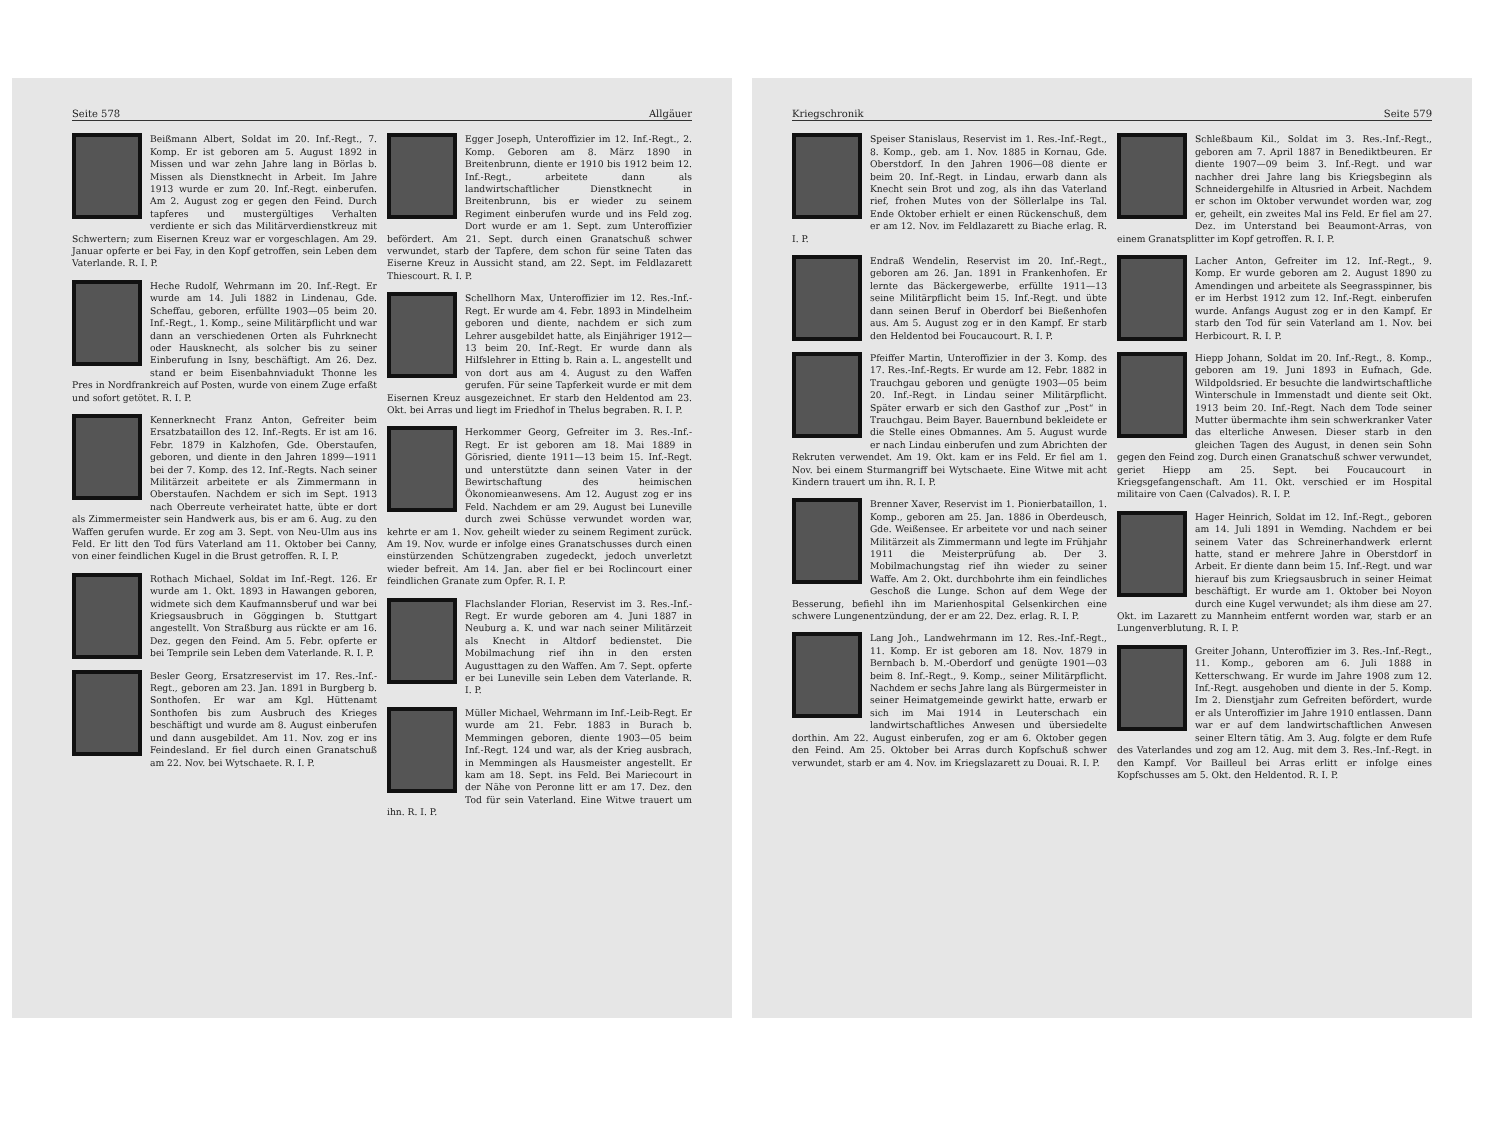Seite 578 Allgäuer
Beißmann Albert, Soldat im 20. Inf.-Regt., 7. Komp. Er ist geboren am 5. August 1892 in Missen und war zehn Jahre lang in Börlas b. Missen als Dienstknecht in Arbeit. Im Jahre 1913 wurde er zum 20. Inf.-Regt. einberufen. Am 2. August zog er gegen den Feind. Durch tapferes und mustergültiges Verhalten verdiente er sich das Militärverdienstkreuz mit Schwertern; zum Eisernen Kreuz war er vorgeschlagen. Am 29. Januar opferte er bei Fay, in den Kopf getroffen, sein Leben dem Vaterlande. R. I. P.
Heche Rudolf, Wehrmann im 20. Inf.-Regt. Er wurde am 14. Juli 1882 in Lindenau, Gde. Scheffau, geboren, erfüllte 1903—05 beim 20. Inf.-Regt., 1. Komp., seine Militärpflicht und war dann an verschiedenen Orten als Fuhrknecht oder Hausknecht, als solcher bis zu seiner Einberufung in Isny, beschäftigt. Am 26. Dez. stand er beim Eisenbahnviadukt Thonne les Pres in Nordfrankreich auf Posten, wurde von einem Zuge erfaßt und sofort getötet. R. I. P.
Kennerknecht Franz Anton, Gefreiter beim Ersatzbataillon des 12. Inf.-Regts. Er ist am 16. Febr. 1879 in Kalzhofen, Gde. Oberstaufen, geboren, und diente in den Jahren 1899—1911 bei der 7. Komp. des 12. Inf.-Regts. Nach seiner Militärzeit arbeitete er als Zimmermann in Oberstaufen. Nachdem er sich im Sept. 1913 nach Oberreute verheiratet hatte, übte er dort als Zimmermeister sein Handwerk aus, bis er am 6. Aug. zu den Waffen gerufen wurde. Er zog am 3. Sept. von Neu-Ulm aus ins Feld. Er litt den Tod fürs Vaterland am 11. Oktober bei Canny, von einer feindlichen Kugel in die Brust getroffen. R. I. P.
Rothach Michael, Soldat im Inf.-Regt. 126. Er wurde am 1. Okt. 1893 in Hawangen geboren, widmete sich dem Kaufmannsberuf und war bei Kriegsausbruch in Göggingen b. Stuttgart angestellt. Von Straßburg aus rückte er am 16. Dez. gegen den Feind. Am 5. Febr. opferte er bei Temprile sein Leben dem Vaterlande. R. I. P.
Besler Georg, Ersatzreservist im 17. Res.-Inf.-Regt., geboren am 23. Jan. 1891 in Burgberg b. Sonthofen. Er war am Kgl. Hüttenamt Sonthofen bis zum Ausbruch des Krieges beschäftigt und wurde am 8. August einberufen und dann ausgebildet. Am 11. Nov. zog er ins Feindesland. Er fiel durch einen Granatschuß am 22. Nov. bei Wytschaete. R. I. P.
Egger Joseph, Unteroffizier im 12. Inf.-Regt., 2. Komp. Geboren am 8. März 1890 in Breitenbrunn, diente er 1910 bis 1912 beim 12. Inf.-Regt., arbeitete dann als landwirtschaftlicher Dienstknecht in Breitenbrunn, bis er wieder zu seinem Regiment einberufen wurde und ins Feld zog. Dort wurde er am 1. Sept. zum Unteroffizier befördert. Am 21. Sept. durch einen Granatschuß schwer verwundet, starb der Tapfere, dem schon für seine Taten das Eiserne Kreuz in Aussicht stand, am 22. Sept. im Feldlazarett Thiescourt. R. I. P.
Schellhorn Max, Unteroffizier im 12. Res.-Inf.-Regt. Er wurde am 4. Febr. 1893 in Mindelheim geboren und diente, nachdem er sich zum Lehrer ausgebildet hatte, als Einjähriger 1912—13 beim 20. Inf.-Regt. Er wurde dann als Hilfslehrer in Etting b. Rain a. L. angestellt und von dort aus am 4. August zu den Waffen gerufen. Für seine Tapferkeit wurde er mit dem Eisernen Kreuz ausgezeichnet. Er starb den Heldentod am 23. Okt. bei Arras und liegt im Friedhof in Thelus begraben. R. I. P.
Herkommer Georg, Gefreiter im 3. Res.-Inf.-Regt. Er ist geboren am 18. Mai 1889 in Görisried, diente 1911—13 beim 15. Inf.-Regt. und unterstützte dann seinen Vater in der Bewirtschaftung des heimischen Ökonomieanwesens. Am 12. August zog er ins Feld. Nachdem er am 29. August bei Luneville durch zwei Schüsse verwundet worden war, kehrte er am 1. Nov. geheilt wieder zu seinem Regiment zurück. Am 19. Nov. wurde er infolge eines Granatschusses durch einen einstürzenden Schützengraben zugedeckt, jedoch unverletzt wieder befreit. Am 14. Jan. aber fiel er bei Roclincourt einer feindlichen Granate zum Opfer. R. I. P.
Flachslander Florian, Reservist im 3. Res.-Inf.-Regt. Er wurde geboren am 4. Juni 1887 in Neuburg a. K. und war nach seiner Militärzeit als Knecht in Altdorf bedienstet. Die Mobilmachung rief ihn in den ersten Augusttagen zu den Waffen. Am 7. Sept. opferte er bei Luneville sein Leben dem Vaterlande. R. I. P.
Müller Michael, Wehrmann im Inf.-Leib-Regt. Er wurde am 21. Febr. 1883 in Burach b. Memmingen geboren, diente 1903—05 beim Inf.-Regt. 124 und war, als der Krieg ausbrach, in Memmingen als Hausmeister angestellt. Er kam am 18. Sept. ins Feld. Bei Mariecourt in der Nähe von Peronne litt er am 17. Dez. den Tod für sein Vaterland. Eine Witwe trauert um ihn. R. I. P.
Kriegschronik Seite 579
Speiser Stanislaus, Reservist im 1. Res.-Inf.-Regt., 8. Komp., geb. am 1. Nov. 1885 in Kornau, Gde. Oberstdorf. In den Jahren 1906—08 diente er beim 20. Inf.-Regt. in Lindau, erwarb dann als Knecht sein Brot und zog, als ihn das Vaterland rief, frohen Mutes von der Söllerlalpe ins Tal. Ende Oktober erhielt er einen Rückenschuß, dem er am 12. Nov. im Feldlazarett zu Biache erlag. R. I. P.
Endraß Wendelin, Reservist im 20. Inf.-Regt., geboren am 26. Jan. 1891 in Frankenhofen. Er lernte das Bäckergewerbe, erfüllte 1911—13 seine Militärpflicht beim 15. Inf.-Regt. und übte dann seinen Beruf in Oberdorf bei Bießenhofen aus. Am 5. August zog er in den Kampf. Er starb den Heldentod bei Foucaucourt. R. I. P.
Pfeiffer Martin, Unteroffizier in der 3. Komp. des 17. Res.-Inf.-Regts. Er wurde am 12. Febr. 1882 in Trauchgau geboren und genügte 1903—05 beim 20. Inf.-Regt. in Lindau seiner Militärpflicht. Später erwarb er sich den Gasthof zur „Post“ in Trauchgau. Beim Bayer. Bauernbund bekleidete er die Stelle eines Obmannes. Am 5. August wurde er nach Lindau einberufen und zum Abrichten der Rekruten verwendet. Am 19. Okt. kam er ins Feld. Er fiel am 1. Nov. bei einem Sturmangriff bei Wytschaete. Eine Witwe mit acht Kindern trauert um ihn. R. I. P.
Brenner Xaver, Reservist im 1. Pionierbataillon, 1. Komp., geboren am 25. Jan. 1886 in Oberdeusch, Gde. Weißensee. Er arbeitete vor und nach seiner Militärzeit als Zimmermann und legte im Frühjahr 1911 die Meisterprüfung ab. Der 3. Mobilmachungstag rief ihn wieder zu seiner Waffe. Am 2. Okt. durchbohrte ihm ein feindliches Geschoß die Lunge. Schon auf dem Wege der Besserung, befiehl ihn im Marienhospital Gelsenkirchen eine schwere Lungenentzündung, der er am 22. Dez. erlag. R. I. P.
Lang Joh., Landwehrmann im 12. Res.-Inf.-Regt., 11. Komp. Er ist geboren am 18. Nov. 1879 in Bernbach b. M.-Oberdorf und genügte 1901—03 beim 8. Inf.-Regt., 9. Komp., seiner Militärpflicht. Nachdem er sechs Jahre lang als Bürgermeister in seiner Heimatgemeinde gewirkt hatte, erwarb er sich im Mai 1914 in Leuterschach ein landwirtschaftliches Anwesen und übersiedelte dorthin. Am 22. August einberufen, zog er am 6. Oktober gegen den Feind. Am 25. Oktober bei Arras durch Kopfschuß schwer verwundet, starb er am 4. Nov. im Kriegslazarett zu Douai. R. I. P.
Schleßbaum Kil., Soldat im 3. Res.-Inf.-Regt., geboren am 7. April 1887 in Benediktbeuren. Er diente 1907—09 beim 3. Inf.-Regt. und war nachher drei Jahre lang bis Kriegsbeginn als Schneidergehilfe in Altusried in Arbeit. Nachdem er schon im Oktober verwundet worden war, zog er, geheilt, ein zweites Mal ins Feld. Er fiel am 27. Dez. im Unterstand bei Beaumont-Arras, von einem Granatsplitter im Kopf getroffen. R. I. P.
Lacher Anton, Gefreiter im 12. Inf.-Regt., 9. Komp. Er wurde geboren am 2. August 1890 zu Amendingen und arbeitete als Seegrasspinner, bis er im Herbst 1912 zum 12. Inf.-Regt. einberufen wurde. Anfangs August zog er in den Kampf. Er starb den Tod für sein Vaterland am 1. Nov. bei Herbicourt. R. I. P.
Hiepp Johann, Soldat im 20. Inf.-Regt., 8. Komp., geboren am 19. Juni 1893 in Eufnach, Gde. Wildpoldsried. Er besuchte die landwirtschaftliche Winterschule in Immenstadt und diente seit Okt. 1913 beim 20. Inf.-Regt. Nach dem Tode seiner Mutter übermachte ihm sein schwerkranker Vater das elterliche Anwesen. Dieser starb in den gleichen Tagen des August, in denen sein Sohn gegen den Feind zog. Durch einen Granatschuß schwer verwundet, geriet Hiepp am 25. Sept. bei Foucaucourt in Kriegsgefangenschaft. Am 11. Okt. verschied er im Hospital militaire von Caen (Calvados). R. I. P.
Hager Heinrich, Soldat im 12. Inf.-Regt., geboren am 14. Juli 1891 in Wemding. Nachdem er bei seinem Vater das Schreinerhandwerk erlernt hatte, stand er mehrere Jahre in Oberstdorf in Arbeit. Er diente dann beim 15. Inf.-Regt. und war hierauf bis zum Kriegsausbruch in seiner Heimat beschäftigt. Er wurde am 1. Oktober bei Noyon durch eine Kugel verwundet; als ihm diese am 27. Okt. im Lazarett zu Mannheim entfernt worden war, starb er an Lungenverblutung. R. I. P.
Greiter Johann, Unteroffizier im 3. Res.-Inf.-Regt., 11. Komp., geboren am 6. Juli 1888 in Ketterschwang. Er wurde im Jahre 1908 zum 12. Inf.-Regt. ausgehoben und diente in der 5. Komp. Im 2. Dienstjahr zum Gefreiten befördert, wurde er als Unteroffizier im Jahre 1910 entlassen. Dann war er auf dem landwirtschaftlichen Anwesen seiner Eltern tätig. Am 3. Aug. folgte er dem Rufe des Vaterlandes und zog am 12. Aug. mit dem 3. Res.-Inf.-Regt. in den Kampf. Vor Bailleul bei Arras erlitt er infolge eines Kopfschusses am 5. Okt. den Heldentod. R. I. P.